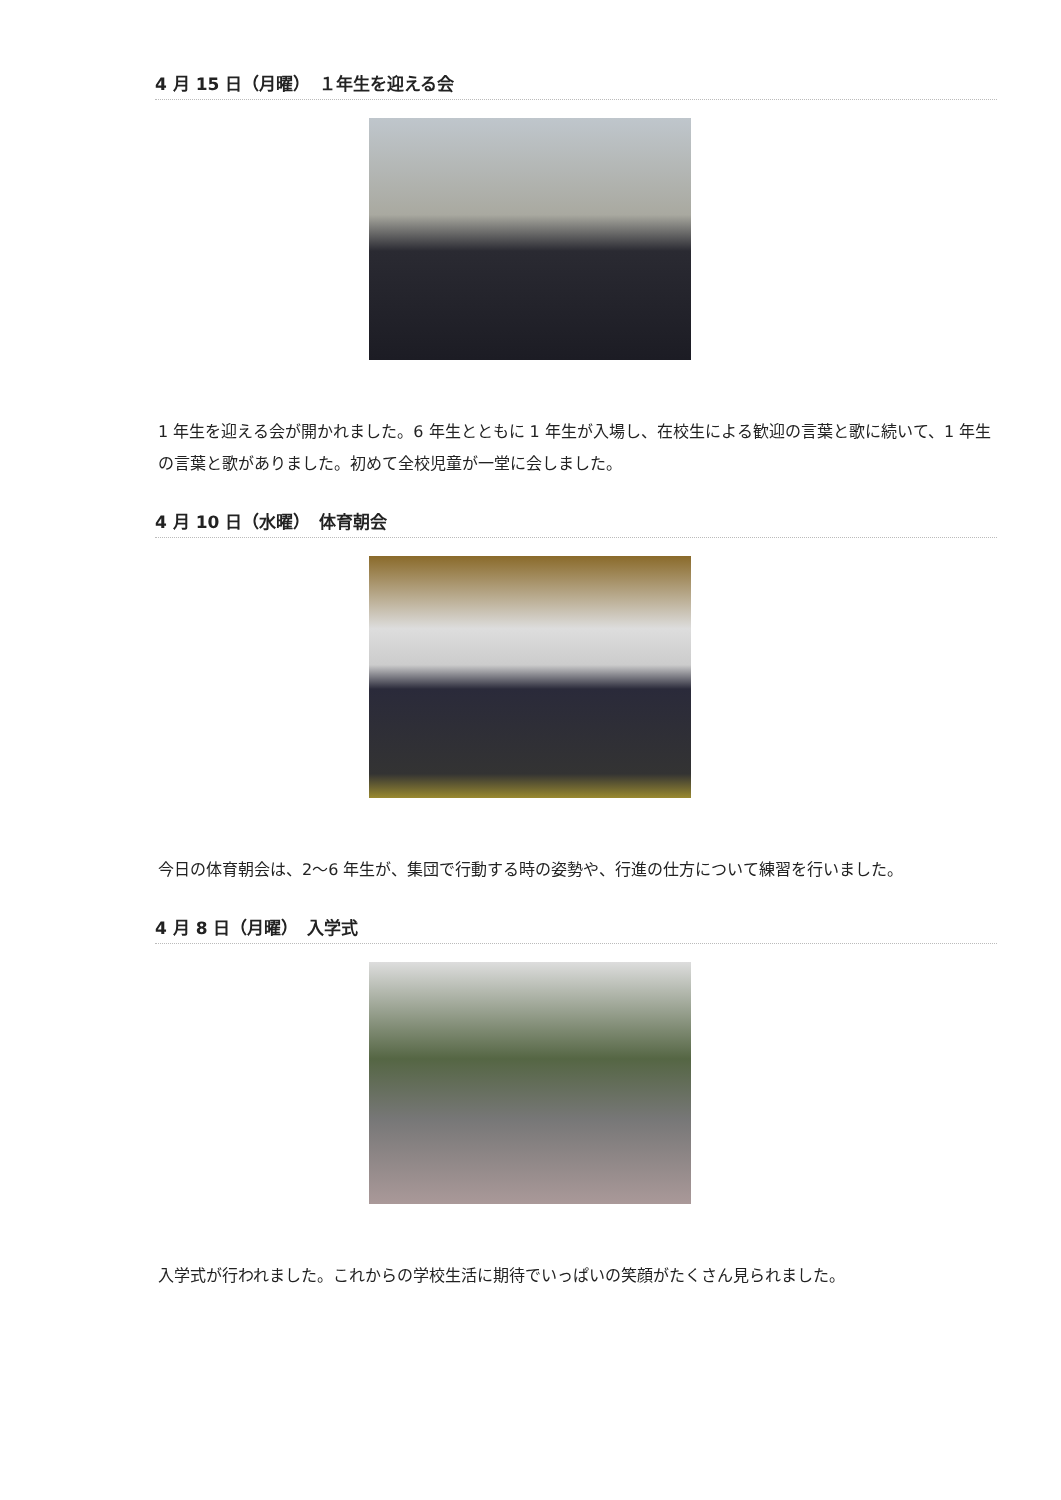4 月 15 日（月曜）　１年生を迎える会
1 年生を迎える会が開かれました。6 年生とともに 1 年生が入場し、在校生による歓迎の言葉と歌に続いて、1 年生の言葉と歌がありました。初めて全校児童が一堂に会しました。
4 月 10 日（水曜）　体育朝会
今日の体育朝会は、2～6 年生が、集団で行動する時の姿勢や、行進の仕方について練習を行いました。
4 月 8 日（月曜）　入学式
入学式が行われました。これからの学校生活に期待でいっぱいの笑顔がたくさん見られました。